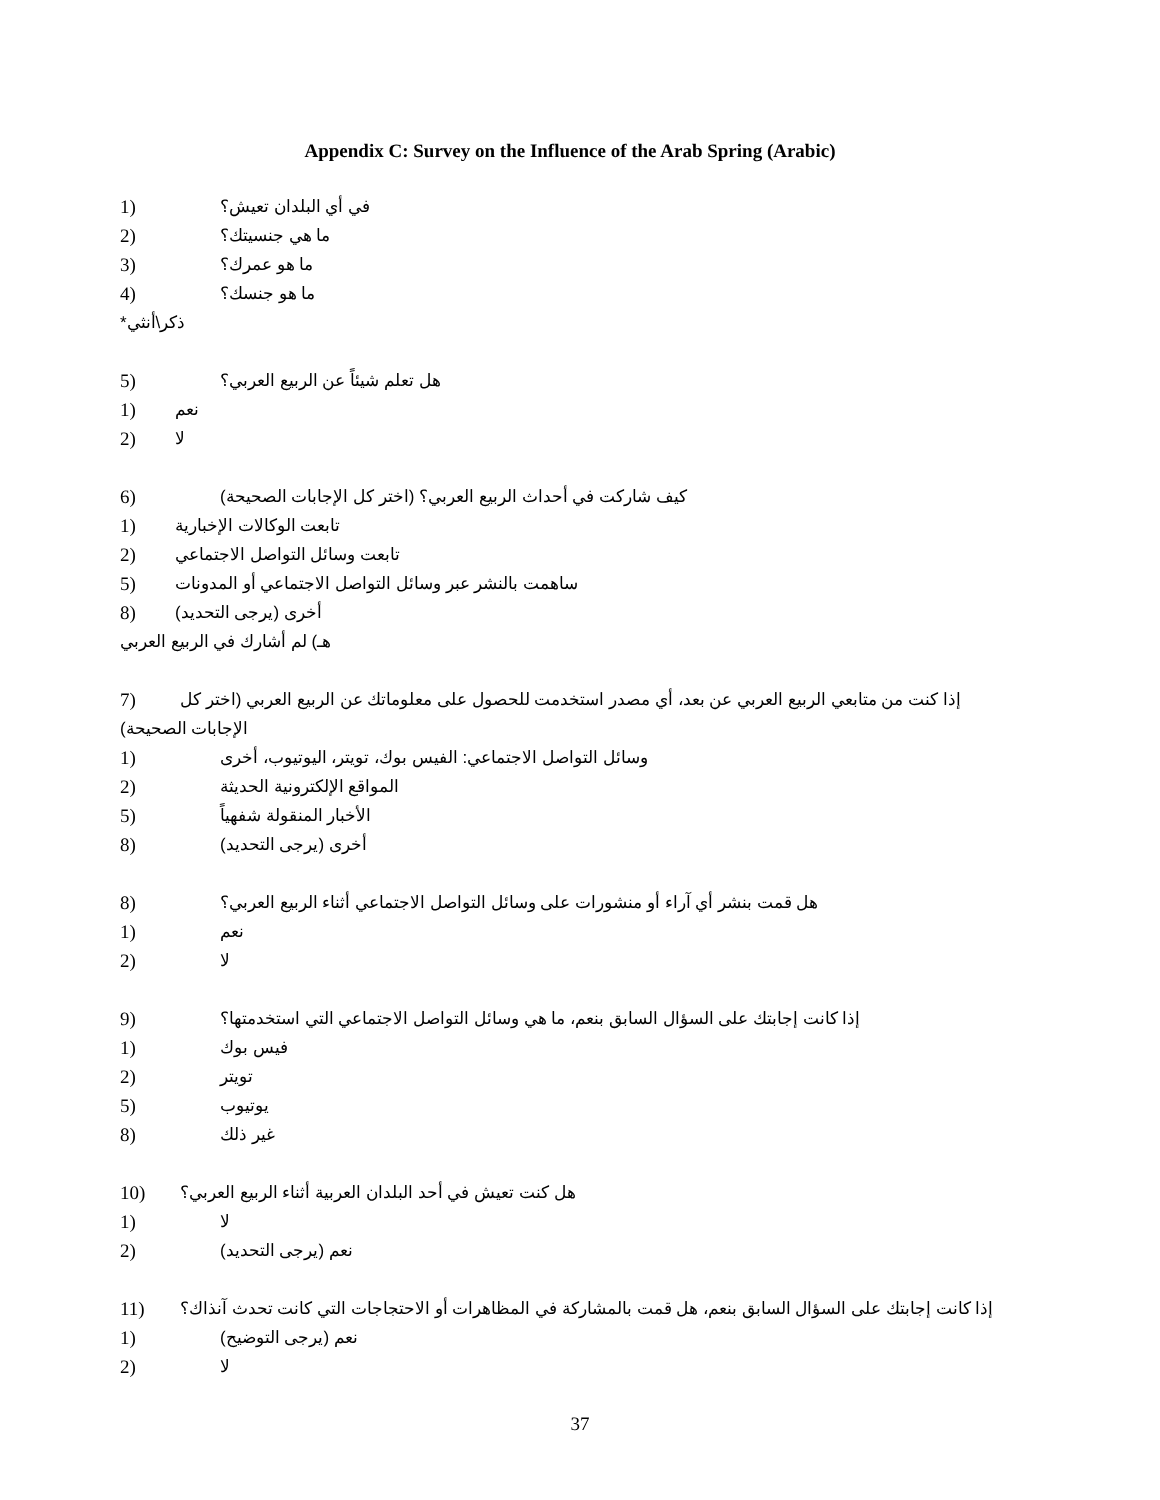Appendix C: Survey on the Influence of the Arab Spring (Arabic)
1) في أي البلدان تعيش؟
2) ما هي جنسيتك؟
3) ما هو عمرك؟
4) ما هو جنسك؟
ذكر\أنثي*
5) هل تعلم شيئاً عن الربيع العربي؟
1) نعم
2) لا
6) كيف شاركت في أحداث الربيع العربي؟ (اختر كل الإجابات الصحيحة)
1) تابعت الوكالات الإخبارية
2) تابعت وسائل التواصل الاجتماعي
5) ساهمت بالنشر عبر وسائل التواصل الاجتماعي أو المدونات
8) أخرى (يرجى التحديد)
هـ) لم أشارك في الربيع العربي
7) إذا كنت من متابعي الربيع العربي عن بعد، أي مصدر استخدمت للحصول على معلوماتك عن الربيع العربي (اختر كل
الإجابات الصحيحة)
1) وسائل التواصل الاجتماعي: الفيس بوك، تويتر، اليوتيوب، أخرى
2) المواقع الإلكترونية الحديثة
5) الأخبار المنقولة شفهياً
8) أخرى (يرجى التحديد)
8) هل قمت بنشر أي آراء أو منشورات على وسائل التواصل الاجتماعي أثناء الربيع العربي؟
1) نعم
2) لا
9) إذا كانت إجابتك على السؤال السابق بنعم، ما هي وسائل التواصل الاجتماعي التي استخدمتها؟
1) فيس بوك
2) تويتر
5) يوتيوب
8) غير ذلك
10) هل كنت تعيش في أحد البلدان العربية أثناء الربيع العربي؟
1) لا
2) نعم (يرجى التحديد)
11) إذا كانت إجابتك على السؤال السابق بنعم، هل قمت بالمشاركة في المظاهرات أو الاحتجاجات التي كانت تحدث آنذاك؟
1) نعم (يرجى التوضيح)
2) لا
37